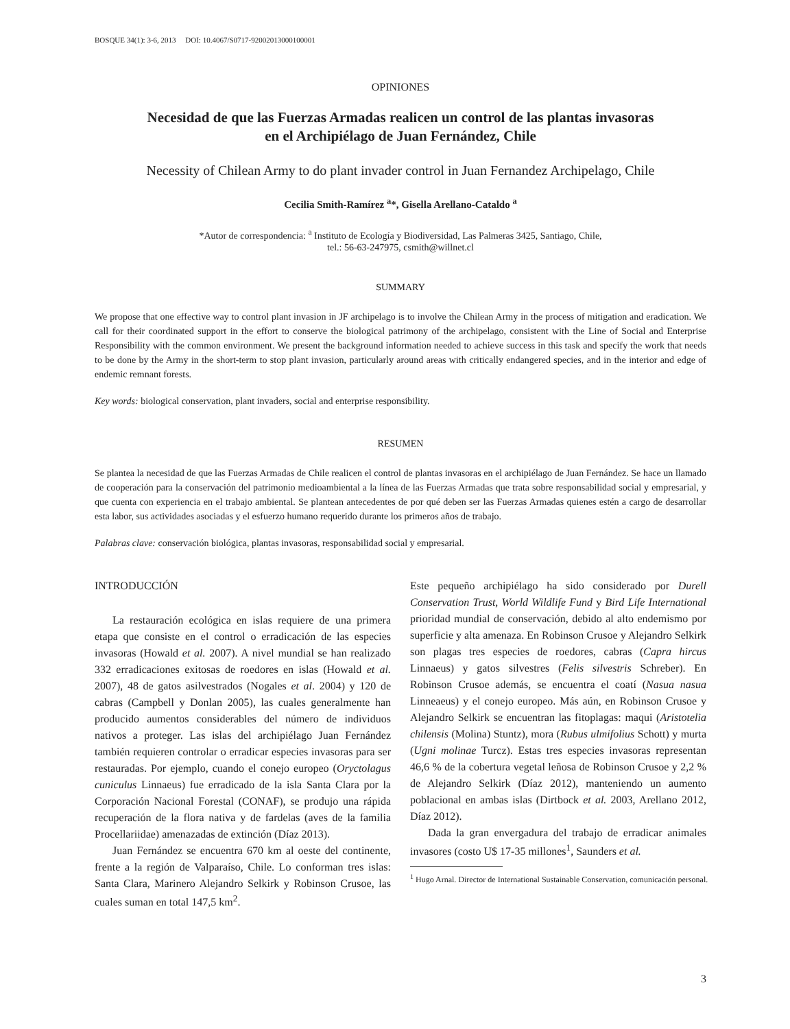BOSQUE 34(1): 3-6, 2013 DOI: 10.4067/S0717-92002013000100001
OPINIONES
Necesidad de que las Fuerzas Armadas realicen un control de las plantas invasoras
en el Archipiélago de Juan Fernández, Chile
Necessity of Chilean Army to do plant invader control in Juan Fernandez Archipelago, Chile
Cecilia Smith-Ramírez <sup>a</sup>*, Gisella Arellano-Cataldo <sup>a</sup>
*Autor de correspondencia: <sup>a</sup> Instituto de Ecología y Biodiversidad, Las Palmeras 3425, Santiago, Chile,
tel.: 56-63-247975, csmith@willnet.cl
SUMMARY
We propose that one effective way to control plant invasion in JF archipelago is to involve the Chilean Army in the process of mitigation and eradication. We call for their coordinated support in the effort to conserve the biological patrimony of the archipelago, consistent with the Line of Social and Enterprise Responsibility with the common environment. We present the background information needed to achieve success in this task and specify the work that needs to be done by the Army in the short-term to stop plant invasion, particularly around areas with critically endangered species, and in the interior and edge of endemic remnant forests.
Key words: biological conservation, plant invaders, social and enterprise responsibility.
RESUMEN
Se plantea la necesidad de que las Fuerzas Armadas de Chile realicen el control de plantas invasoras en el archipiélago de Juan Fernández. Se hace un llamado de cooperación para la conservación del patrimonio medioambiental a la línea de las Fuerzas Armadas que trata sobre responsabilidad social y empresarial, y que cuenta con experiencia en el trabajo ambiental. Se plantean antecedentes de por qué deben ser las Fuerzas Armadas quienes estén a cargo de desarrollar esta labor, sus actividades asociadas y el esfuerzo humano requerido durante los primeros años de trabajo.
Palabras clave: conservación biológica, plantas invasoras, responsabilidad social y empresarial.
INTRODUCCIÓN
La restauración ecológica en islas requiere de una primera etapa que consiste en el control o erradicación de las especies invasoras (Howald et al. 2007). A nivel mundial se han realizado 332 erradicaciones exitosas de roedores en islas (Howald et al. 2007), 48 de gatos asilvestrados (Nogales et al. 2004) y 120 de cabras (Campbell y Donlan 2005), las cuales generalmente han producido aumentos considerables del número de individuos nativos a proteger. Las islas del archipiélago Juan Fernández también requieren controlar o erradicar especies invasoras para ser restauradas. Por ejemplo, cuando el conejo europeo (Oryctolagus cuniculus Linnaeus) fue erradicado de la isla Santa Clara por la Corporación Nacional Forestal (CONAF), se produjo una rápida recuperación de la flora nativa y de fardelas (aves de la familia Procellariidae) amenazadas de extinción (Díaz 2013).
Juan Fernández se encuentra 670 km al oeste del continente, frente a la región de Valparaíso, Chile. Lo conforman tres islas: Santa Clara, Marinero Alejandro Selkirk y Robinson Crusoe, las cuales suman en total 147,5 km<sup>2</sup>.
Este pequeño archipiélago ha sido considerado por Durell Conservation Trust, World Wildlife Fund y Bird Life International prioridad mundial de conservación, debido al alto endemismo por superficie y alta amenaza. En Robinson Crusoe y Alejandro Selkirk son plagas tres especies de roedores, cabras (Capra hircus Linnaeus) y gatos silvestres (Felis silvestris Schreber). En Robinson Crusoe además, se encuentra el coatí (Nasua nasua Linneaeus) y el conejo europeo. Más aún, en Robinson Crusoe y Alejandro Selkirk se encuentran las fitoplagas: maqui (Aristotelia chilensis (Molina) Stuntz), mora (Rubus ulmifolius Schott) y murta (Ugni molinae Turcz). Estas tres especies invasoras representan 46,6 % de la cobertura vegetal leñosa de Robinson Crusoe y 2,2 % de Alejandro Selkirk (Díaz 2012), manteniendo un aumento poblacional en ambas islas (Dirtbock et al. 2003, Arellano 2012, Díaz 2012).
Dada la gran envergadura del trabajo de erradicar animales invasores (costo U$ 17-35 millones<sup>1</sup>, Saunders et al.
<sup>1</sup> Hugo Arnal. Director de International Sustainable Conservation, comunicación personal.
3